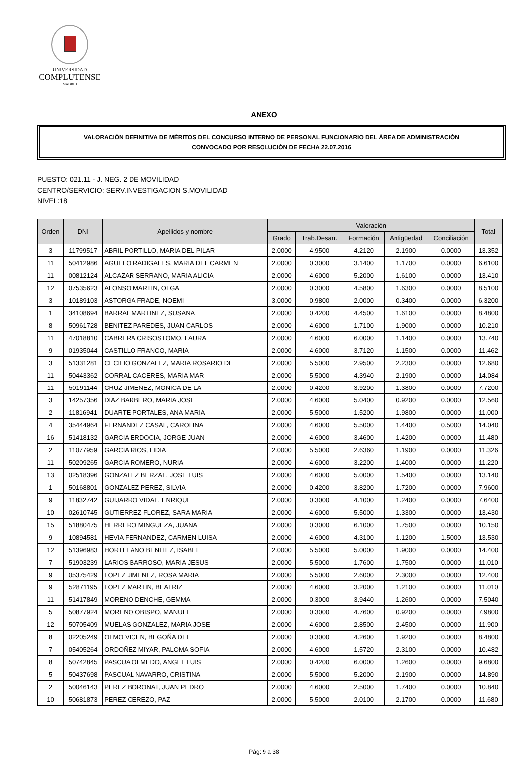UNIVERSIDAD
COMPLUTENSE
MADRID
ANEXO
VALORACIÓN DEFINITIVA DE MÉRITOS DEL CONCURSO INTERNO DE PERSONAL FUNCIONARIO DEL ÁREA DE ADMINISTRACIÓN
CONVOCADO POR RESOLUCIÓN DE FECHA 22.07.2016
PUESTO: 021.11 - J. NEG. 2 DE MOVILIDAD
CENTRO/SERVICIO: SERV.INVESTIGACION S.MOVILIDAD
NIVEL:18
| Orden | DNI | Apellidos y nombre | Valoración | | | | | Total |
| --- | --- | --- | --- | --- | --- | --- | --- | --- |
| | | | Grado | Trab.Desarr. | Formación | Antigüedad | Conciliación | |
| 3 | 11799517 | ABRIL PORTILLO, MARIA DEL PILAR | 2.0000 | 4.9500 | 4.2120 | 2.1900 | 0.0000 | 13.352 |
| 11 | 50412986 | AGUELO RADIGALES, MARIA DEL CARMEN | 2.0000 | 0.3000 | 3.1400 | 1.1700 | 0.0000 | 6.6100 |
| 11 | 00812124 | ALCAZAR SERRANO, MARIA ALICIA | 2.0000 | 4.6000 | 5.2000 | 1.6100 | 0.0000 | 13.410 |
| 12 | 07535623 | ALONSO MARTIN, OLGA | 2.0000 | 0.3000 | 4.5800 | 1.6300 | 0.0000 | 8.5100 |
| 3 | 10189103 | ASTORGA FRADE, NOEMI | 3.0000 | 0.9800 | 2.0000 | 0.3400 | 0.0000 | 6.3200 |
| 1 | 34108694 | BARRAL MARTINEZ, SUSANA | 2.0000 | 0.4200 | 4.4500 | 1.6100 | 0.0000 | 8.4800 |
| 8 | 50961728 | BENITEZ PAREDES, JUAN CARLOS | 2.0000 | 4.6000 | 1.7100 | 1.9000 | 0.0000 | 10.210 |
| 11 | 47018810 | CABRERA CRISOSTOMO, LAURA | 2.0000 | 4.6000 | 6.0000 | 1.1400 | 0.0000 | 13.740 |
| 9 | 01935044 | CASTILLO FRANCO, MARIA | 2.0000 | 4.6000 | 3.7120 | 1.1500 | 0.0000 | 11.462 |
| 3 | 51331281 | CECILIO GONZALEZ, MARIA ROSARIO DE | 2.0000 | 5.5000 | 2.9500 | 2.2300 | 0.0000 | 12.680 |
| 11 | 50443362 | CORRAL CACERES, MARIA MAR | 2.0000 | 5.5000 | 4.3940 | 2.1900 | 0.0000 | 14.084 |
| 11 | 50191144 | CRUZ JIMENEZ, MONICA DE LA | 2.0000 | 0.4200 | 3.9200 | 1.3800 | 0.0000 | 7.7200 |
| 3 | 14257356 | DIAZ BARBERO, MARIA JOSE | 2.0000 | 4.6000 | 5.0400 | 0.9200 | 0.0000 | 12.560 |
| 2 | 11816941 | DUARTE PORTALES, ANA MARIA | 2.0000 | 5.5000 | 1.5200 | 1.9800 | 0.0000 | 11.000 |
| 4 | 35444964 | FERNANDEZ CASAL, CAROLINA | 2.0000 | 4.6000 | 5.5000 | 1.4400 | 0.5000 | 14.040 |
| 16 | 51418132 | GARCIA ERDOCIA, JORGE JUAN | 2.0000 | 4.6000 | 3.4600 | 1.4200 | 0.0000 | 11.480 |
| 2 | 11077959 | GARCIA RIOS, LIDIA | 2.0000 | 5.5000 | 2.6360 | 1.1900 | 0.0000 | 11.326 |
| 11 | 50209265 | GARCIA ROMERO, NURIA | 2.0000 | 4.6000 | 3.2200 | 1.4000 | 0.0000 | 11.220 |
| 13 | 02518396 | GONZALEZ BERZAL, JOSE LUIS | 2.0000 | 4.6000 | 5.0000 | 1.5400 | 0.0000 | 13.140 |
| 1 | 50168801 | GONZALEZ PEREZ, SILVIA | 2.0000 | 0.4200 | 3.8200 | 1.7200 | 0.0000 | 7.9600 |
| 9 | 11832742 | GUIJARRO VIDAL, ENRIQUE | 2.0000 | 0.3000 | 4.1000 | 1.2400 | 0.0000 | 7.6400 |
| 10 | 02610745 | GUTIERREZ FLOREZ, SARA MARIA | 2.0000 | 4.6000 | 5.5000 | 1.3300 | 0.0000 | 13.430 |
| 15 | 51880475 | HERRERO MINGUEZA, JUANA | 2.0000 | 0.3000 | 6.1000 | 1.7500 | 0.0000 | 10.150 |
| 9 | 10894581 | HEVIA FERNANDEZ, CARMEN LUISA | 2.0000 | 4.6000 | 4.3100 | 1.1200 | 1.5000 | 13.530 |
| 12 | 51396983 | HORTELANO BENITEZ, ISABEL | 2.0000 | 5.5000 | 5.0000 | 1.9000 | 0.0000 | 14.400 |
| 7 | 51903239 | LARIOS BARROSO, MARIA JESUS | 2.0000 | 5.5000 | 1.7600 | 1.7500 | 0.0000 | 11.010 |
| 9 | 05375429 | LOPEZ JIMENEZ, ROSA MARIA | 2.0000 | 5.5000 | 2.6000 | 2.3000 | 0.0000 | 12.400 |
| 9 | 52871195 | LOPEZ MARTIN, BEATRIZ | 2.0000 | 4.6000 | 3.2000 | 1.2100 | 0.0000 | 11.010 |
| 11 | 51417849 | MORENO DENCHE, GEMMA | 2.0000 | 0.3000 | 3.9440 | 1.2600 | 0.0000 | 7.5040 |
| 5 | 50877924 | MORENO OBISPO, MANUEL | 2.0000 | 0.3000 | 4.7600 | 0.9200 | 0.0000 | 7.9800 |
| 12 | 50705409 | MUELAS GONZALEZ, MARIA JOSE | 2.0000 | 4.6000 | 2.8500 | 2.4500 | 0.0000 | 11.900 |
| 8 | 02205249 | OLMO VICEN, BEGOÑA DEL | 2.0000 | 0.3000 | 4.2600 | 1.9200 | 0.0000 | 8.4800 |
| 7 | 05405264 | ORDOÑEZ MIYAR, PALOMA SOFIA | 2.0000 | 4.6000 | 1.5720 | 2.3100 | 0.0000 | 10.482 |
| 8 | 50742845 | PASCUA OLMEDO, ANGEL LUIS | 2.0000 | 0.4200 | 6.0000 | 1.2600 | 0.0000 | 9.6800 |
| 5 | 50437698 | PASCUAL NAVARRO, CRISTINA | 2.0000 | 5.5000 | 5.2000 | 2.1900 | 0.0000 | 14.890 |
| 2 | 50046143 | PEREZ BORONAT, JUAN PEDRO | 2.0000 | 4.6000 | 2.5000 | 1.7400 | 0.0000 | 10.840 |
| 10 | 50681873 | PEREZ CEREZO, PAZ | 2.0000 | 5.5000 | 2.0100 | 2.1700 | 0.0000 | 11.680 |
Pág: 9 a 38